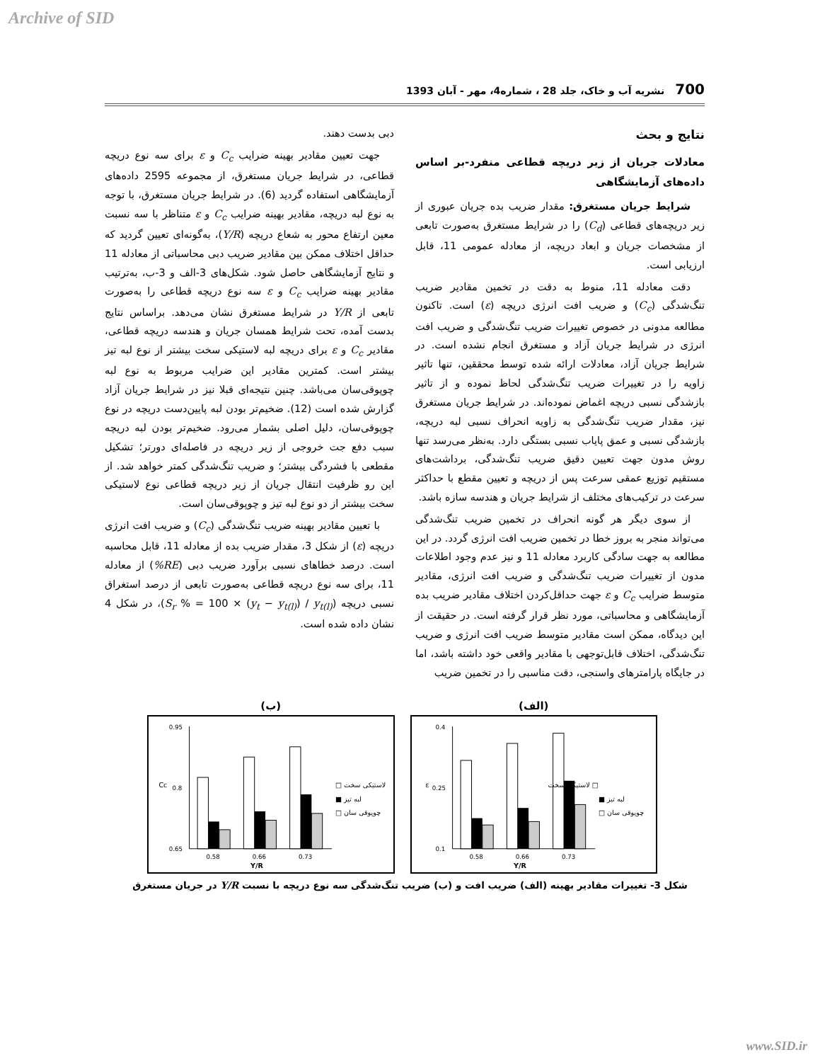Archive of SID
700 نشریه آب و خاک، جلد 28 ، شماره4، مهر - آبان 1393
نتایج و بحث
معادلات جریان از زیر دریچه قطاعی منفرد-بر اساس داده‌های آزمایشگاهی
شرایط جریان مستغرق: مقدار ضریب بده جریان عبوری از زیر دریچه‌های قطاعی (C<sub>d</sub>) را در شرایط مستغرق به‌صورت تابعی از مشخصات جریان و ابعاد دریچه، از معادله عمومی 11، قابل ارزیابی است.
دقت معادله 11، منوط به دقت در تخمین مقادیر ضریب تنگ‌شدگی (C<sub>c</sub>) و ضریب افت انرژی دریچه (ε) است. تاکنون مطالعه مدونی در خصوص تغییرات ضریب تنگ‌شدگی و ضریب افت انرژی در شرایط جریان آزاد و مستغرق انجام نشده است. در شرایط جریان آزاد، معادلات ارائه شده توسط محققین، تنها تاثیر زاویه را در تغییرات ضریب تنگ‌شدگی لحاظ نموده و از تاثیر بازشدگی نسبی دریچه اغماض نموده‌اند. در شرایط جریان مستغرق نیز، مقدار ضریب تنگ‌شدگی به زاویه انحراف نسبی لبه دریچه، بازشدگی نسبی و عمق پایاب نسبی بستگی دارد. به‌نظر می‌رسد تنها روش مدون جهت تعیین دقیق ضریب تنگ‌شدگی، برداشت‌های مستقیم توزیع عمقی سرعت پس از دریچه و تعیین مقطع با حداکثر سرعت در ترکیب‌های مختلف از شرایط جریان و هندسه سازه باشد.
از سوی دیگر هر گونه انحراف در تخمین ضریب تنگ‌شدگی می‌تواند منجر به بروز خطا در تخمین ضریب افت انرژی گردد. در این مطالعه به جهت سادگی کاربرد معادله 11 و نیز عدم وجود اطلاعات مدون از تغییرات ضریب تنگ‌شدگی و ضریب افت انرژی، مقادیر متوسط ضرایب C<sub>c</sub> و ε جهت حداقل‌کردن اختلاف مقادیر ضریب بده آزمایشگاهی و محاسباتی، مورد نظر قرار گرفته است. در حقیقت از این دیدگاه، ممکن است مقادیر متوسط ضریب افت انرژی و ضریب تنگ‌شدگی، اختلاف قابل‌توجهی با مقادیر واقعی خود داشته باشد، اما در جایگاه پارامترهای واسنجی، دقت مناسبی را در تخمین ضریب
دبی بدست دهند.
جهت تعیین مقادیر بهینه ضرایب C<sub>c</sub> و ε برای سه نوع دریچه قطاعی، در شرایط جریان مستغرق، از مجموعه 2595 داده‌های آزمایشگاهی استفاده گردید (6). در شرایط جریان مستغرق، با توجه به نوع لبه دریچه، مقادیر بهینه ضرایب C<sub>c</sub> و ε متناظر با سه نسبت معین ارتفاع محور به شعاع دریچه (Y/R)، به‌گونه‌ای تعیین گردید که حداقل اختلاف ممکن بین مقادیر ضریب دبی محاسباتی از معادله 11 و نتایج آزمایشگاهی حاصل شود. شکل‌های 3-الف و 3-ب، به‌ترتیب مقادیر بهینه ضرایب C<sub>c</sub> و ε سه نوع دریچه قطاعی را به‌صورت تابعی از Y/R در شرایط مستغرق نشان می‌دهد. براساس نتایج بدست آمده، تحت شرایط همسان جریان و هندسه دریچه قطاعی، مقادیر C<sub>c</sub> و ε برای دریچه لبه لاستیکی سخت بیشتر از نوع لبه تیز بیشتر است. کمترین مقادیر این ضرایب مربوط به نوع لبه چوپوقی‌سان می‌باشد. چنین نتیجه‌ای قبلا نیز در شرایط جریان آزاد گزارش شده است (12). ضخیم‌تر بودن لبه پایین‌دست دریچه در نوع چوپوقی‌سان، دلیل اصلی بشمار می‌رود. ضخیم‌تر بودن لبه دریچه سبب دفع جت خروجی از زیر دریچه در فاصله‌ای دورتر؛ تشکیل مقطعی با فشردگی بیشتر؛ و ضریب تنگ‌شدگی کمتر خواهد شد. از این رو ظرفیت انتقال جریان از زیر دریچه قطاعی نوع لاستیکی سخت بیشتر از دو نوع لبه تیز و چوپوقی‌سان است.
با تعیین مقادیر بهینه ضریب تنگ‌شدگی (C<sub>c</sub>) و ضریب افت انرژی دریچه (ε) از شکل 3، مقدار ضریب بده از معادله 11، قابل محاسبه است. درصد خطاهای نسبی برآورد ضریب دبی (RE%) از معادله 11، برای سه نوع دریچه قطاعی به‌صورت تابعی از درصد استغراق نسبی دریچه (S<sub>r</sub> % = 100 × (y<sub>t</sub> − y<sub>t(l)</sub>) / y<sub>t(l)</sub>)، در شکل 4 نشان داده شده است.
(الف)
0.4
0.25
0.1
ε
0.58
0.66
0.73
Y/R
□ لاستیکی سخت
■ لبه تیز
□ چوپوقی سان
(ب)
0.95
0.8
0.65
Cc
0.58
0.66
0.73
Y/R
□ لاستیکی سخت
■ لبه تیز
□ چوپوقی سان
شکل 3- تغییرات مقادیر بهینه (الف) ضریب افت و (ب) ضریب تنگ‌شدگی سه نوع دریچه با نسبت Y/R در جریان مستغرق
www.SID.ir